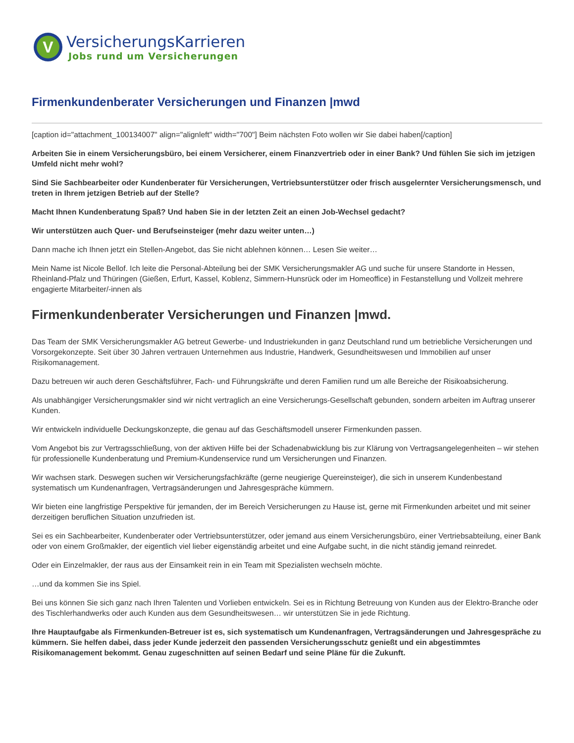V
VersicherungsKarrieren
Jobs rund um Versicherungen
Firmenkundenberater Versicherungen und Finanzen |mwd
[caption id="attachment_100134007" align="alignleft" width="700"] Beim nächsten Foto wollen wir Sie dabei haben[/caption]
Arbeiten Sie in einem Versicherungsbüro, bei einem Versicherer, einem Finanzvertrieb oder in einer Bank? Und fühlen Sie sich im jetzigen Umfeld nicht mehr wohl?
Sind Sie Sachbearbeiter oder Kundenberater für Versicherungen, Vertriebsunterstützer oder frisch ausgelernter Versicherungsmensch, und treten in Ihrem jetzigen Betrieb auf der Stelle?
Macht Ihnen Kundenberatung Spaß? Und haben Sie in der letzten Zeit an einen Job-Wechsel gedacht?
Wir unterstützen auch Quer- und Berufseinsteiger (mehr dazu weiter unten…)
Dann mache ich Ihnen jetzt ein Stellen-Angebot, das Sie nicht ablehnen können… Lesen Sie weiter…
Mein Name ist Nicole Bellof. Ich leite die Personal-Abteilung bei der SMK Versicherungsmakler AG und suche für unsere Standorte in Hessen, Rheinland-Pfalz und Thüringen (Gießen, Erfurt, Kassel, Koblenz, Simmern-Hunsrück oder im Homeoffice) in Festanstellung und Vollzeit mehrere engagierte Mitarbeiter/-innen als
Firmenkundenberater Versicherungen und Finanzen |mwd.
Das Team der SMK Versicherungsmakler AG betreut Gewerbe- und Industriekunden in ganz Deutschland rund um betriebliche Versicherungen und Vorsorgekonzepte. Seit über 30 Jahren vertrauen Unternehmen aus Industrie, Handwerk, Gesundheitswesen und Immobilien auf unser Risikomanagement.
Dazu betreuen wir auch deren Geschäftsführer, Fach- und Führungskräfte und deren Familien rund um alle Bereiche der Risikoabsicherung.
Als unabhängiger Versicherungsmakler sind wir nicht vertraglich an eine Versicherungs-Gesellschaft gebunden, sondern arbeiten im Auftrag unserer Kunden.
Wir entwickeln individuelle Deckungskonzepte, die genau auf das Geschäftsmodell unserer Firmenkunden passen.
Vom Angebot bis zur Vertragsschließung, von der aktiven Hilfe bei der Schadenabwicklung bis zur Klärung von Vertragsangelegenheiten – wir stehen für professionelle Kundenberatung und Premium-Kundenservice rund um Versicherungen und Finanzen.
Wir wachsen stark. Deswegen suchen wir Versicherungsfachkräfte (gerne neugierige Quereinsteiger), die sich in unserem Kundenbestand systematisch um Kundenanfragen, Vertragsänderungen und Jahresgespräche kümmern.
Wir bieten eine langfristige Perspektive für jemanden, der im Bereich Versicherungen zu Hause ist, gerne mit Firmenkunden arbeitet und mit seiner derzeitigen beruflichen Situation unzufrieden ist.
Sei es ein Sachbearbeiter, Kundenberater oder Vertriebsunterstützer, oder jemand aus einem Versicherungsbüro, einer Vertriebsabteilung, einer Bank oder von einem Großmakler, der eigentlich viel lieber eigenständig arbeitet und eine Aufgabe sucht, in die nicht ständig jemand reinredet.
Oder ein Einzelmakler, der raus aus der Einsamkeit rein in ein Team mit Spezialisten wechseln möchte.
…und da kommen Sie ins Spiel.
Bei uns können Sie sich ganz nach Ihren Talenten und Vorlieben entwickeln. Sei es in Richtung Betreuung von Kunden aus der Elektro-Branche oder des Tischlerhandwerks oder auch Kunden aus dem Gesundheitswesen… wir unterstützen Sie in jede Richtung.
Ihre Hauptaufgabe als Firmenkunden-Betreuer ist es, sich systematisch um Kundenanfragen, Vertragsänderungen und Jahresgespräche zu kümmern. Sie helfen dabei, dass jeder Kunde jederzeit den passenden Versicherungsschutz genießt und ein abgestimmtes Risikomanagement bekommt. Genau zugeschnitten auf seinen Bedarf und seine Pläne für die Zukunft.